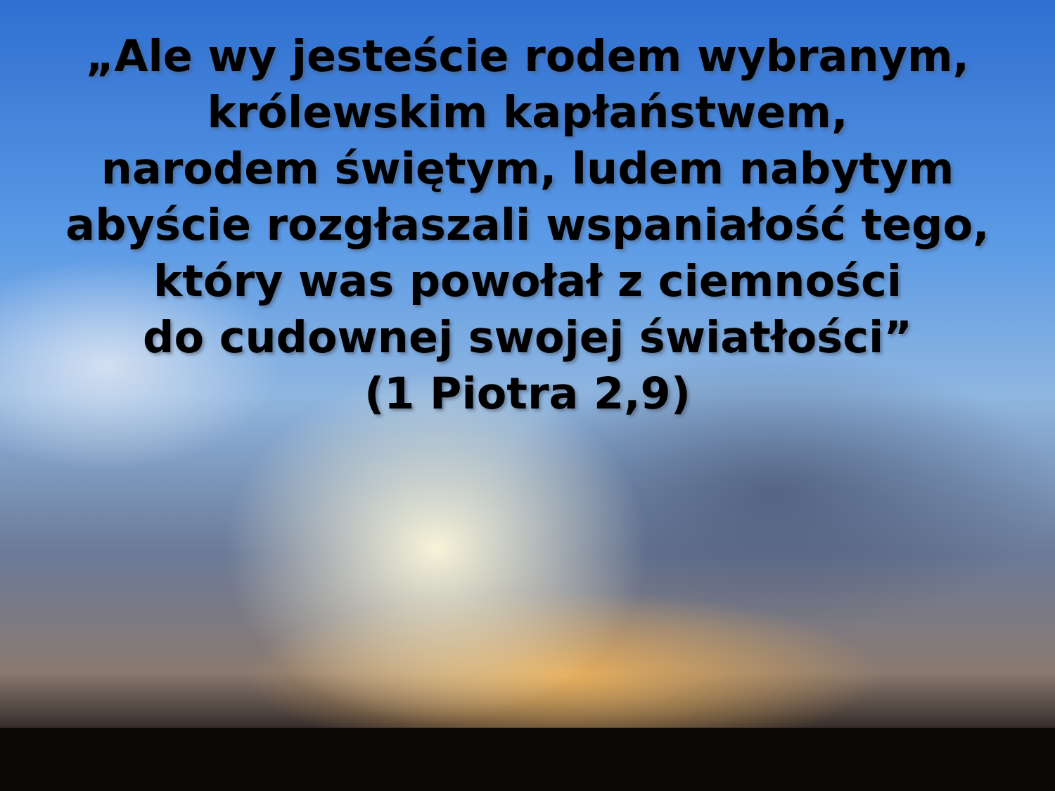„Ale wy jesteście rodem wybranym,
królewskim kapłaństwem,
narodem świętym, ludem nabytym
abyście rozgłaszali wspaniałość tego,
który was powołał z ciemności
do cudownej swojej światłości”
(1 Piotra 2,9)